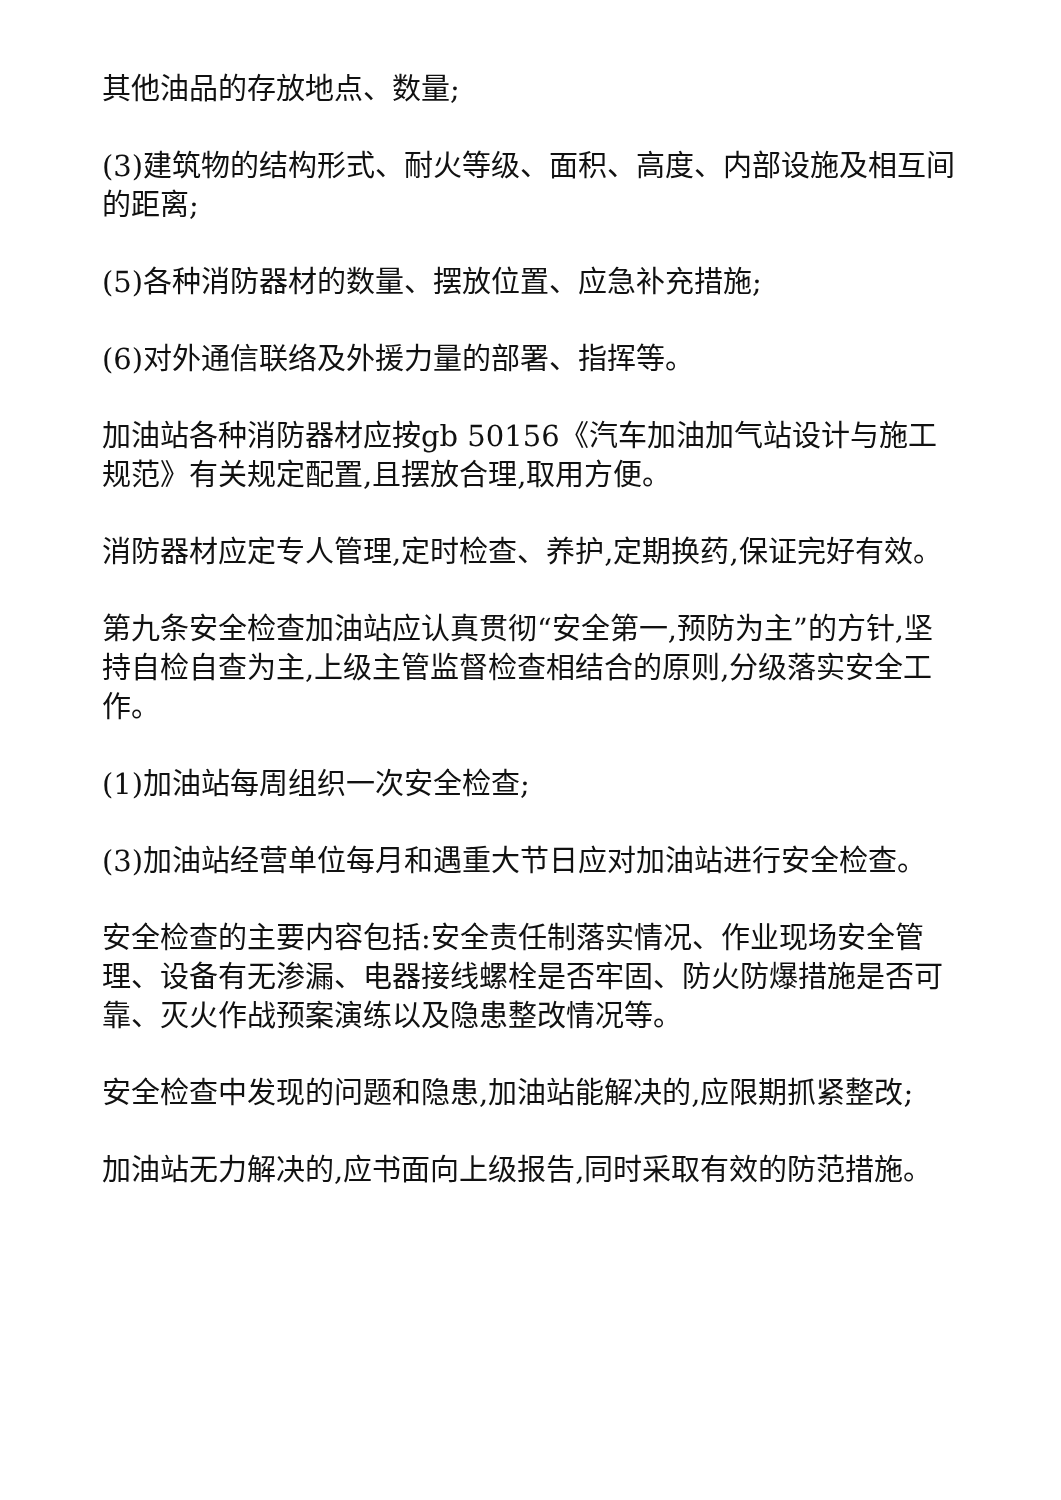其他油品的存放地点、数量;
(3)建筑物的结构形式、耐火等级、面积、高度、内部设施及相互间的距离;
(5)各种消防器材的数量、摆放位置、应急补充措施;
(6)对外通信联络及外援力量的部署、指挥等。
加油站各种消防器材应按gb 50156《汽车加油加气站设计与施工规范》有关规定配置,且摆放合理,取用方便。
消防器材应定专人管理,定时检查、养护,定期换药,保证完好有效。
第九条安全检查加油站应认真贯彻“安全第一,预防为主”的方针,坚持自检自查为主,上级主管监督检查相结合的原则,分级落实安全工作。
(1)加油站每周组织一次安全检查;
(3)加油站经营单位每月和遇重大节日应对加油站进行安全检查。
安全检查的主要内容包括:安全责任制落实情况、作业现场安全管理、设备有无渗漏、电器接线螺栓是否牢固、防火防爆措施是否可靠、灭火作战预案演练以及隐患整改情况等。
安全检查中发现的问题和隐患,加油站能解决的,应限期抓紧整改;
加油站无力解决的,应书面向上级报告,同时采取有效的防范措施。